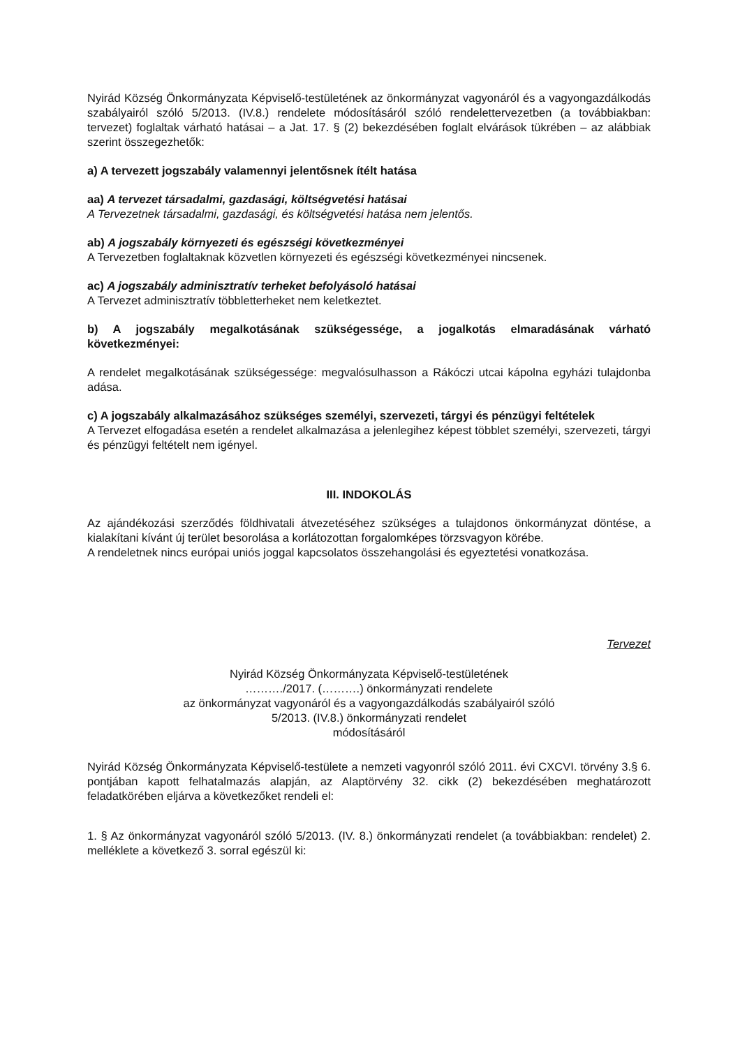Nyirád Község Önkormányzata Képviselő-testületének az önkormányzat vagyonáról és a vagyongazdálkodás szabályairól szóló 5/2013. (IV.8.) rendelete módosításáról szóló rendelettervezetben (a továbbiakban: tervezet) foglaltak várható hatásai – a Jat. 17. § (2) bekezdésében foglalt elvárások tükrében – az alábbiak szerint összegezhetők:
a) A tervezett jogszabály valamennyi jelentősnek ítélt hatása
aa) A tervezet társadalmi, gazdasági, költségvetési hatásai
A Tervezetnek társadalmi, gazdasági, és költségvetési hatása nem jelentős.
ab) A jogszabály környezeti és egészségi következményei
A Tervezetben foglaltaknak közvetlen környezeti és egészségi következményei nincsenek.
ac) A jogszabály adminisztratív terheket befolyásoló hatásai
A Tervezet adminisztratív többletterheket nem keletkeztet.
b) A jogszabály megalkotásának szükségessége, a jogalkotás elmaradásának várható következményei:
A rendelet megalkotásának szükségessége: megvalósulhasson a Rákóczi utcai kápolna egyházi tulajdonba adása.
c) A jogszabály alkalmazásához szükséges személyi, szervezeti, tárgyi és pénzügyi feltételek
A Tervezet elfogadása esetén a rendelet alkalmazása a jelenlegihez képest többlet személyi, szervezeti, tárgyi és pénzügyi feltételt nem igényel.
III. INDOKOLÁS
Az ajándékozási szerződés földhivatali átvezetéséhez szükséges a tulajdonos önkormányzat döntése, a kialakítani kívánt új terület besorolása a korlátozottan forgalomképes törzsvagyon körébe.
A rendeletnek nincs európai uniós joggal kapcsolatos összehangolási és egyeztetési vonatkozása.
Tervezet
Nyirád Község Önkormányzata Képviselő-testületének
………./2017. (……….) önkormányzati rendelete
az önkormányzat vagyonáról és a vagyongazdálkodás szabályairól szóló
5/2013. (IV.8.) önkormányzati rendelet
módosításáról
Nyirád Község Önkormányzata Képviselő-testülete a nemzeti vagyonról szóló 2011. évi CXCVI. törvény 3.§ 6. pontjában kapott felhatalmazás alapján, az Alaptörvény 32. cikk (2) bekezdésében meghatározott feladatkörében eljárva a következőket rendeli el:
1. § Az önkormányzat vagyonáról szóló 5/2013. (IV. 8.) önkormányzati rendelet (a továbbiakban: rendelet) 2. melléklete a következő 3. sorral egészül ki: